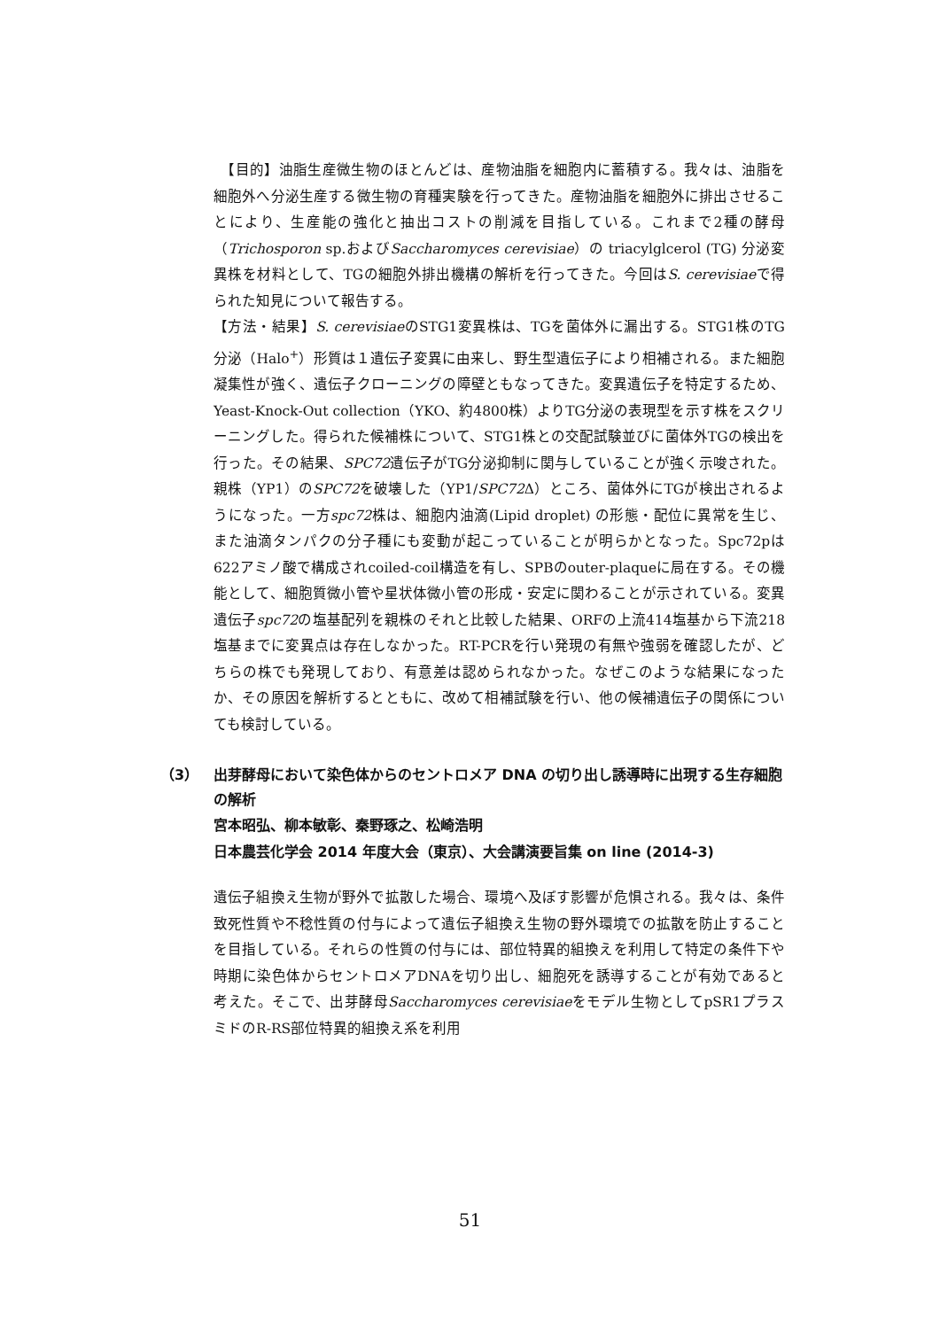【目的】油脂生産微生物のほとんどは、産物油脂を細胞内に蓄積する。我々は、油脂を細胞外へ分泌生産する微生物の育種実験を行ってきた。産物油脂を細胞外に排出させることにより、生産能の強化と抽出コストの削減を目指している。これまで2種の酵母（Trichosporon sp.およびSaccharomyces cerevisiae）の triacylglcerol (TG) 分泌変異株を材料として、TGの細胞外排出機構の解析を行ってきた。今回はS. cerevisiaeで得られた知見について報告する。
【方法・結果】S. cerevisiaeのSTG1変異株は、TGを菌体外に漏出する。STG1株のTG分泌（Halo<sup>+</sup>）形質は１遺伝子変異に由来し、野生型遺伝子により相補される。また細胞凝集性が強く、遺伝子クローニングの障壁ともなってきた。変異遺伝子を特定するため、Yeast-Knock-Out collection（YKO、約4800株）よりTG分泌の表現型を示す株をスクリーニングした。得られた候補株について、STG1株との交配試験並びに菌体外TGの検出を行った。その結果、SPC72遺伝子がTG分泌抑制に関与していることが強く示唆された。親株（YP1）のSPC72を破壊した（YP1/SPC72 Δ）ところ、菌体外にTGが検出されるようになった。一方spc72株は、細胞内油滴(Lipid droplet) の形態・配位に異常を生じ、また油滴タンパクの分子種にも変動が起こっていることが明らかとなった。Spc72pは622アミノ酸で構成されcoiled-coil構造を有し、SPBのouter-plaqueに局在する。その機能として、細胞質微小管や星状体微小管の形成・安定に関わることが示されている。変異遺伝子spc72の塩基配列を親株のそれと比較した結果、ORFの上流414塩基から下流218塩基までに変異点は存在しなかった。RT-PCRを行い発現の有無や強弱を確認したが、どちらの株でも発現しており、有意差は認められなかった。なぜこのような結果になったか、その原因を解析するとともに、改めて相補試験を行い、他の候補遺伝子の関係についても検討している。
（3） 出芽酵母において染色体からのセントロメア DNA の切り出し誘導時に出現する生存細胞の解析
宮本昭弘、柳本敏彰、秦野琢之、松崎浩明
日本農芸化学会 2014 年度大会（東京）、大会講演要旨集 on line (2014-3)
遺伝子組換え生物が野外で拡散した場合、環境へ及ぼす影響が危惧される。我々は、条件致死性質や不稔性質の付与によって遺伝子組換え生物の野外環境での拡散を防止することを目指している。それらの性質の付与には、部位特異的組換えを利用して特定の条件下や時期に染色体からセントロメアDNAを切り出し、細胞死を誘導することが有効であると考えた。そこで、出芽酵母Saccharomyces cerevisiaeをモデル生物としてpSR1プラスミドのR-RS部位特異的組換え系を利用
51